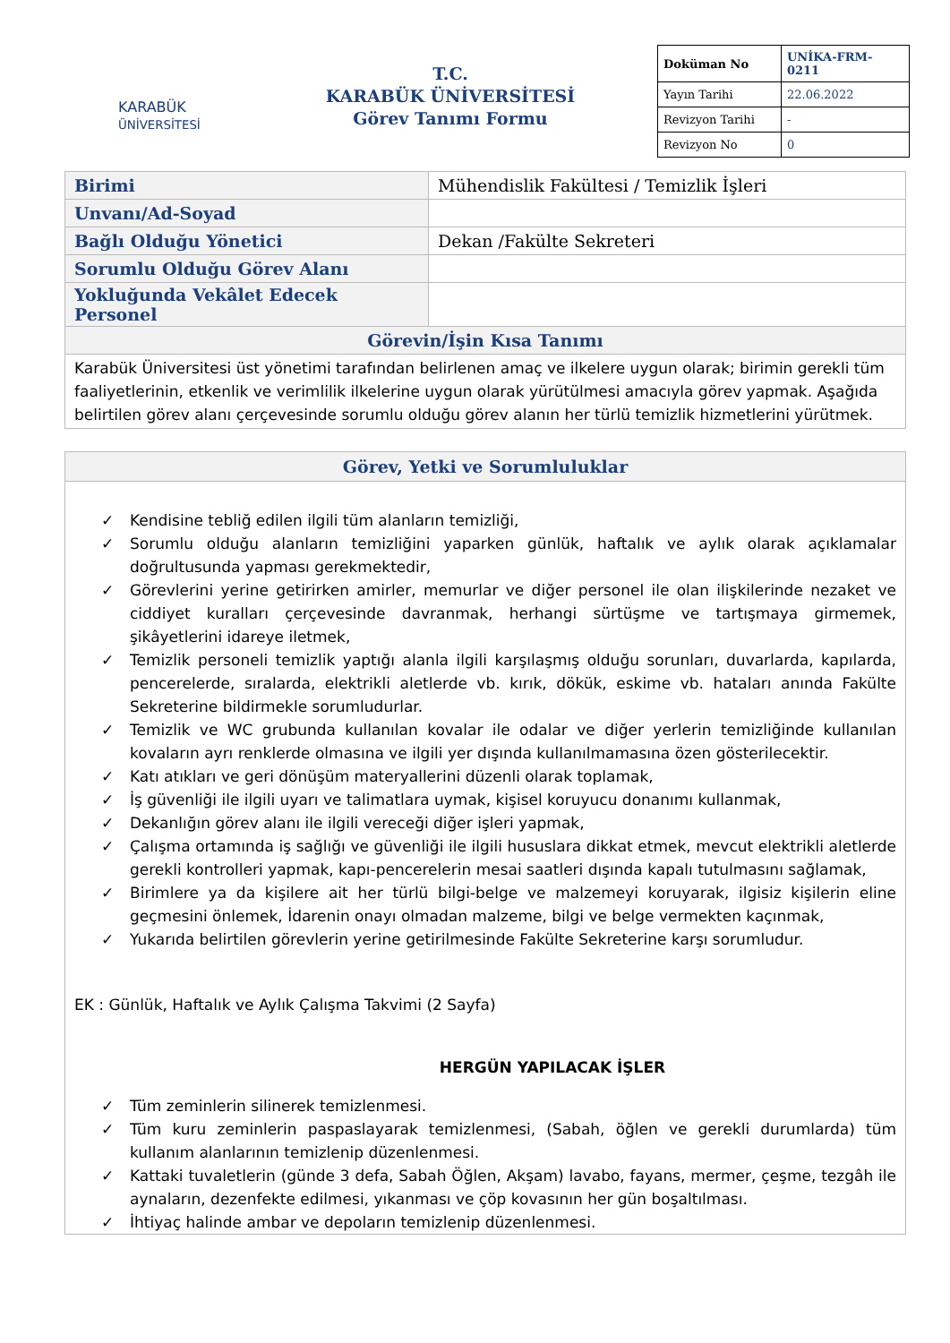KARABÜK
ÜNİVERSİTESİ
T.C.
KARABÜK ÜNİVERSİTESİ
Görev Tanımı Formu
| Doküman No | UNİKA-FRM-0211 |
| Yayın Tarihi | 22.06.2022 |
| Revizyon Tarihi | - |
| Revizyon No | 0 |
| Birimi | Mühendislik Fakültesi / Temizlik İşleri |
| Unvanı/Ad-Soyad | |
| Bağlı Olduğu Yönetici | Dekan /Fakülte Sekreteri |
| Sorumlu Olduğu Görev Alanı | |
| Yokluğunda Vekâlet Edecek Personel | |
| Görevin/İşin Kısa Tanımı | |
| Karabük Üniversitesi üst yönetimi tarafından belirlenen amaç ve ilkelere uygun olarak; birimin gerekli tüm faaliyetlerinin, etkenlik ve verimlilik ilkelerine uygun olarak yürütülmesi amacıyla görev yapmak. Aşağıda belirtilen görev alanı çerçevesinde sorumlu olduğu görev alanın her türlü temizlik hizmetlerini yürütmek. | |
Görev, Yetki ve Sorumluluklar
✓ Kendisine tebliğ edilen ilgili tüm alanların temizliği,
✓ Sorumlu olduğu alanların temizliğini yaparken günlük, haftalık ve aylık olarak açıklamalar doğrultusunda yapması gerekmektedir,
✓ Görevlerini yerine getirirken amirler, memurlar ve diğer personel ile olan ilişkilerinde nezaket ve ciddiyet kuralları çerçevesinde davranmak, herhangi sürtüşme ve tartışmaya girmemek, şikâyetlerini idareye iletmek,
✓ Temizlik personeli temizlik yaptığı alanla ilgili karşılaşmış olduğu sorunları, duvarlarda, kapılarda, pencerelerde, sıralarda, elektrikli aletlerde vb. kırık, dökük, eskime vb. hataları anında Fakülte Sekreterine bildirmekle sorumludurlar.
✓ Temizlik ve WC grubunda kullanılan kovalar ile odalar ve diğer yerlerin temizliğinde kullanılan kovaların ayrı renklerde olmasına ve ilgili yer dışında kullanılmamasına özen gösterilecektir.
✓ Katı atıkları ve geri dönüşüm materyallerini düzenli olarak toplamak,
✓ İş güvenliği ile ilgili uyarı ve talimatlara uymak, kişisel koruyucu donanımı kullanmak,
✓ Dekanlığın görev alanı ile ilgili vereceği diğer işleri yapmak,
✓ Çalışma ortamında iş sağlığı ve güvenliği ile ilgili hususlara dikkat etmek, mevcut elektrikli aletlerde gerekli kontrolleri yapmak, kapı-pencerelerin mesai saatleri dışında kapalı tutulmasını sağlamak,
✓ Birimlere ya da kişilere ait her türlü bilgi-belge ve malzemeyi koruyarak, ilgisiz kişilerin eline geçmesini önlemek, İdarenin onayı olmadan malzeme, bilgi ve belge vermekten kaçınmak,
✓ Yukarıda belirtilen görevlerin yerine getirilmesinde Fakülte Sekreterine karşı sorumludur.
EK : Günlük, Haftalık ve Aylık Çalışma Takvimi (2 Sayfa)
HERGÜN YAPILACAK İŞLER
✓ Tüm zeminlerin silinerek temizlenmesi.
✓ Tüm kuru zeminlerin paspaslayarak temizlenmesi, (Sabah, öğlen ve gerekli durumlarda) tüm kullanım alanlarının temizlenip düzenlenmesi.
✓ Kattaki tuvaletlerin (günde 3 defa, Sabah Öğlen, Akşam) lavabo, fayans, mermer, çeşme, tezgâh ile aynaların, dezenfekte edilmesi, yıkanması ve çöp kovasının her gün boşaltılması.
✓ İhtiyaç halinde ambar ve depoların temizlenip düzenlenmesi.